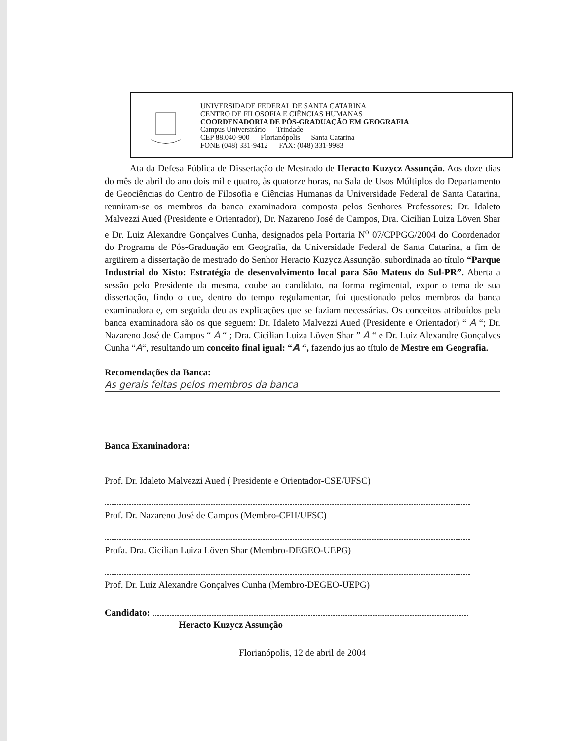UNIVERSIDADE FEDERAL DE SANTA CATARINA
CENTRO DE FILOSOFIA E CIÊNCIAS HUMANAS
COORDENADORIA DE PÓS-GRADUAÇÃO EM GEOGRAFIA
Campus Universitário — Trindade
CEP 88.040-900 — Florianópolis — Santa Catarina
FONE (048) 331-9412 — FAX: (048) 331-9983
Ata da Defesa Pública de Dissertação de Mestrado de Heracto Kuzycz Assunção. Aos doze dias do mês de abril do ano dois mil e quatro, às quatorze horas, na Sala de Usos Múltiplos do Departamento de Geociências do Centro de Filosofia e Ciências Humanas da Universidade Federal de Santa Catarina, reuniram-se os membros da banca examinadora composta pelos Senhores Professores: Dr. Idaleto Malvezzi Aued (Presidente e Orientador), Dr. Nazareno José de Campos, Dra. Cicilian Luiza Löven Shar e Dr. Luiz Alexandre Gonçalves Cunha, designados pela Portaria N<sup>o</sup> 07/CPPGG/2004 do Coordenador do Programa de Pós-Graduação em Geografia, da Universidade Federal de Santa Catarina, a fim de argüirem a dissertação de mestrado do Senhor Heracto Kuzycz Assunção, subordinada ao título “Parque Industrial do Xisto: Estratégia de desenvolvimento local para São Mateus do Sul-PR”. Aberta a sessão pelo Presidente da mesma, coube ao candidato, na forma regimental, expor o tema de sua dissertação, findo o que, dentro do tempo regulamentar, foi questionado pelos membros da banca examinadora e, em seguida deu as explicações que se faziam necessárias. Os conceitos atribuídos pela banca examinadora são os que seguem: Dr. Idaleto Malvezzi Aued (Presidente e Orientador) “ A “; Dr. Nazareno José de Campos “ A “ ; Dra. Cicilian Luiza Löven Shar ” A “ e Dr. Luiz Alexandre Gonçalves Cunha “A“, resultando um conceito final igual: “A “, fazendo jus ao título de Mestre em Geografia.
Recomendações da Banca:
As gerais feitas pelos membros da banca
Banca Examinadora:
Prof. Dr. Idaleto Malvezzi Aued ( Presidente e Orientador-CSE/UFSC)
Prof. Dr. Nazareno José de Campos (Membro-CFH/UFSC)
Profa. Dra. Cicilian Luiza Löven Shar (Membro-DEGEO-UEPG)
Prof. Dr. Luiz Alexandre Gonçalves Cunha (Membro-DEGEO-UEPG)
Candidato:
Heracto Kuzycz Assunção
Florianópolis, 12 de abril de 2004